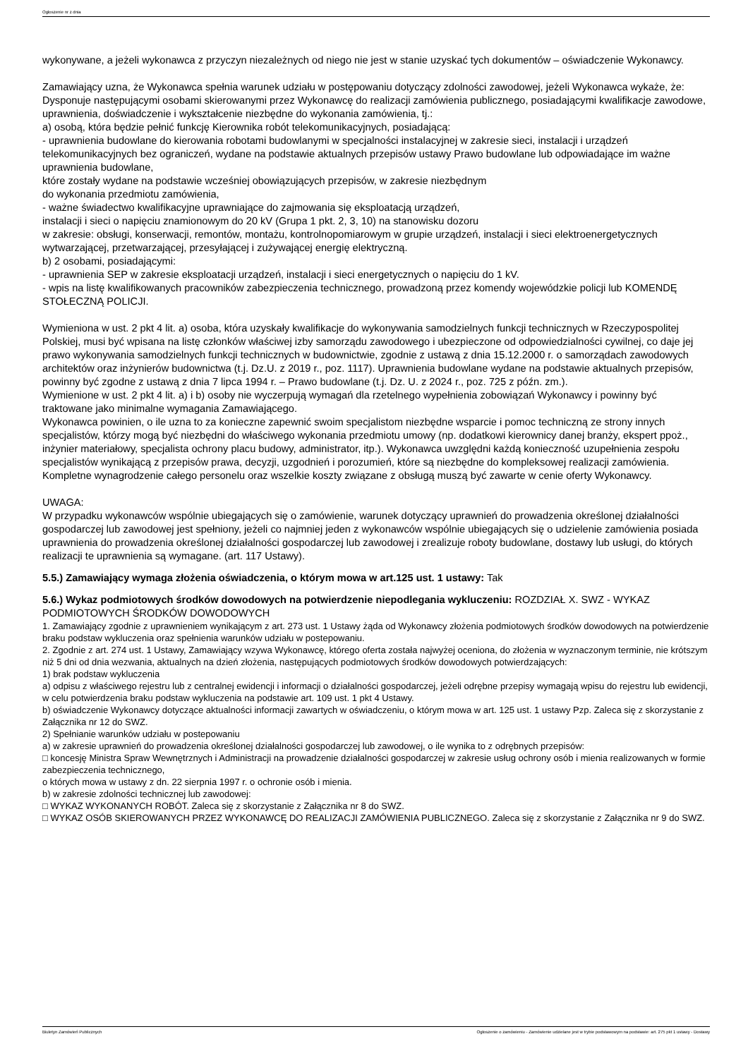Ogłoszenie nr z dnia
wykonywane, a jeżeli wykonawca z przyczyn niezależnych od niego nie jest w stanie uzyskać tych dokumentów – oświadczenie Wykonawcy.
Zamawiający uzna, że Wykonawca spełnia warunek udziału w postępowaniu dotyczący zdolności zawodowej, jeżeli Wykonawca wykaże, że:
Dysponuje następującymi osobami skierowanymi przez Wykonawcę do realizacji zamówienia publicznego, posiadającymi kwalifikacje zawodowe, uprawnienia, doświadczenie i wykształcenie niezbędne do wykonania zamówienia, tj.:
a) osobą, która będzie pełnić funkcję Kierownika robót telekomunikacyjnych, posiadającą:
- uprawnienia budowlane do kierowania robotami budowlanymi w specjalności instalacyjnej w zakresie sieci, instalacji i urządzeń telekomunikacyjnych bez ograniczeń, wydane na podstawie aktualnych przepisów ustawy Prawo budowlane lub odpowiadające im ważne uprawnienia budowlane,
które zostały wydane na podstawie wcześniej obowiązujących przepisów, w zakresie niezbędnym
do wykonania przedmiotu zamówienia,
- ważne świadectwo kwalifikacyjne uprawniające do zajmowania się eksploatacją urządzeń,
instalacji i sieci o napięciu znamionowym do 20 kV (Grupa 1 pkt. 2, 3, 10) na stanowisku dozoru
w zakresie: obsługi, konserwacji, remontów, montażu, kontrolnopomiarowym w grupie urządzeń, instalacji i sieci elektroenergetycznych wytwarzającej, przetwarzającej, przesyłającej i zużywającej energię elektryczną.
b) 2 osobami, posiadającymi:
- uprawnienia SEP w zakresie eksploatacji urządzeń, instalacji i sieci energetycznych o napięciu do 1 kV.
- wpis na listę kwalifikowanych pracowników zabezpieczenia technicznego, prowadzoną przez komendy wojewódzkie policji lub KOMENDĘ STOŁECZNĄ POLICJI.
Wymieniona w ust. 2 pkt 4 lit. a) osoba, która uzyskały kwalifikacje do wykonywania samodzielnych funkcji technicznych w Rzeczypospolitej Polskiej, musi być wpisana na listę członków właściwej izby samorządu zawodowego i ubezpieczone od odpowiedzialności cywilnej, co daje jej prawo wykonywania samodzielnych funkcji technicznych w budownictwie, zgodnie z ustawą z dnia 15.12.2000 r. o samorządach zawodowych architektów oraz inżynierów budownictwa (t.j. Dz.U. z 2019 r., poz. 1117). Uprawnienia budowlane wydane na podstawie aktualnych przepisów, powinny być zgodne z ustawą z dnia 7 lipca 1994 r. – Prawo budowlane (t.j. Dz. U. z 2024 r., poz. 725 z późn. zm.).
Wymienione w ust. 2 pkt 4 lit. a) i b) osoby nie wyczerpują wymagań dla rzetelnego wypełnienia zobowiązań Wykonawcy i powinny być traktowane jako minimalne wymagania Zamawiającego.
Wykonawca powinien, o ile uzna to za konieczne zapewnić swoim specjalistom niezbędne wsparcie i pomoc techniczną ze strony innych specjalistów, którzy mogą być niezbędni do właściwego wykonania przedmiotu umowy (np. dodatkowi kierownicy danej branży, ekspert ppoż., inżynier materiałowy, specjalista ochrony placu budowy, administrator, itp.). Wykonawca uwzględni każdą konieczność uzupełnienia zespołu specjalistów wynikającą z przepisów prawa, decyzji, uzgodnień i porozumień, które są niezbędne do kompleksowej realizacji zamówienia. Kompletne wynagrodzenie całego personelu oraz wszelkie koszty związane z obsługą muszą być zawarte w cenie oferty Wykonawcy.
UWAGA:
W przypadku wykonawców wspólnie ubiegających się o zamówienie, warunek dotyczący uprawnień do prowadzenia określonej działalności gospodarczej lub zawodowej jest spełniony, jeżeli co najmniej jeden z wykonawców wspólnie ubiegających się o udzielenie zamówienia posiada uprawnienia do prowadzenia określonej działalności gospodarczej lub zawodowej i zrealizuje roboty budowlane, dostawy lub usługi, do których realizacji te uprawnienia są wymagane. (art. 117 Ustawy).
5.5.) Zamawiający wymaga złożenia oświadczenia, o którym mowa w art.125 ust. 1 ustawy: Tak
5.6.) Wykaz podmiotowych środków dowodowych na potwierdzenie niepodlegania wykluczeniu: ROZDZIAŁ X. SWZ - WYKAZ PODMIOTOWYCH ŚRODKÓW DOWODOWYCH
1. Zamawiający zgodnie z uprawnieniem wynikającym z art. 273 ust. 1 Ustawy żąda od Wykonawcy złożenia podmiotowych środków dowodowych na potwierdzenie braku podstaw wykluczenia oraz spełnienia warunków udziału w postepowaniu.
2. Zgodnie z art. 274 ust. 1 Ustawy, Zamawiający wzywa Wykonawcę, którego oferta została najwyżej oceniona, do złożenia w wyznaczonym terminie, nie krótszym niż 5 dni od dnia wezwania, aktualnych na dzień złożenia, następujących podmiotowych środków dowodowych potwierdzających:
1) brak podstaw wykluczenia
a) odpisu z właściwego rejestru lub z centralnej ewidencji i informacji o działalności gospodarczej, jeżeli odrębne przepisy wymagają wpisu do rejestru lub ewidencji, w celu potwierdzenia braku podstaw wykluczenia na podstawie art. 109 ust. 1 pkt 4 Ustawy.
b) oświadczenie Wykonawcy dotyczące aktualności informacji zawartych w oświadczeniu, o którym mowa w art. 125 ust. 1 ustawy Pzp. Zaleca się z skorzystanie z Załącznika nr 12 do SWZ.
2) Spełnianie warunków udziału w postepowaniu
a) w zakresie uprawnień do prowadzenia określonej działalności gospodarczej lub zawodowej, o ile wynika to z odrębnych przepisów:
□ koncesję Ministra Spraw Wewnętrznych i Administracji na prowadzenie działalności gospodarczej w zakresie usług ochrony osób i mienia realizowanych w formie zabezpieczenia technicznego,
o których mowa w ustawy z dn. 22 sierpnia 1997 r. o ochronie osób i mienia.
b) w zakresie zdolności technicznej lub zawodowej:
□ WYKAZ WYKONANYCH ROBÓT. Zaleca się z skorzystanie z Załącznika nr 8 do SWZ.
□ WYKAZ OSÓB SKIEROWANYCH PRZEZ WYKONAWCĘ DO REALIZACJI ZAMÓWIENIA PUBLICZNEGO. Zaleca się z skorzystanie z Załącznika nr 9 do SWZ.
Biuletyn Zamówień Publicznych Ogłoszenie o zamówieniu - Zamówienie udzielane jest w trybie podstawowym na podstawie: art. 275 pkt 1 ustawy - Dostawy